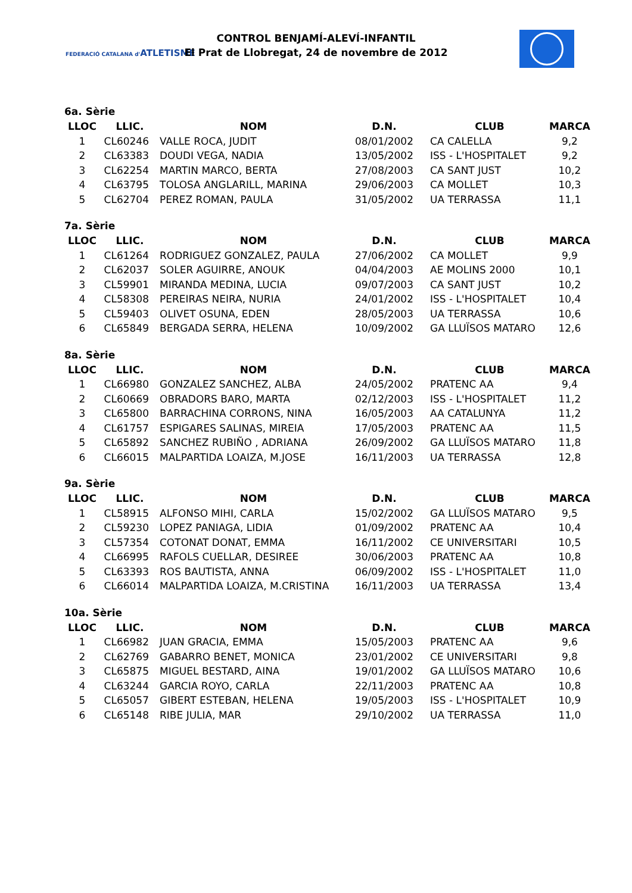FEDERACIÓ CATALANA d'ATLETISME
CONTROL BENJAMÍ-ALEVÍ-INFANTIL
El Prat de Llobregat, 24 de novembre de 2012
6a. Sèrie
| LLOC | LLIC. | NOM | D.N. | CLUB | MARCA |
| --- | --- | --- | --- | --- | --- |
| 1 | CL60246 | VALLE ROCA, JUDIT | 08/01/2002 | CA CALELLA | 9,2 |
| 2 | CL63383 | DOUDI VEGA, NADIA | 13/05/2002 | ISS - L'HOSPITALET | 9,2 |
| 3 | CL62254 | MARTIN MARCO, BERTA | 27/08/2003 | CA SANT JUST | 10,2 |
| 4 | CL63795 | TOLOSA ANGLARILL, MARINA | 29/06/2003 | CA MOLLET | 10,3 |
| 5 | CL62704 | PEREZ ROMAN, PAULA | 31/05/2002 | UA TERRASSA | 11,1 |
7a. Sèrie
| LLOC | LLIC. | NOM | D.N. | CLUB | MARCA |
| --- | --- | --- | --- | --- | --- |
| 1 | CL61264 | RODRIGUEZ GONZALEZ, PAULA | 27/06/2002 | CA MOLLET | 9,9 |
| 2 | CL62037 | SOLER AGUIRRE, ANOUK | 04/04/2003 | AE MOLINS 2000 | 10,1 |
| 3 | CL59901 | MIRANDA MEDINA, LUCIA | 09/07/2003 | CA SANT JUST | 10,2 |
| 4 | CL58308 | PEREIRAS NEIRA, NURIA | 24/01/2002 | ISS - L'HOSPITALET | 10,4 |
| 5 | CL59403 | OLIVET OSUNA, EDEN | 28/05/2003 | UA TERRASSA | 10,6 |
| 6 | CL65849 | BERGADA SERRA, HELENA | 10/09/2002 | GA LLUÏSOS MATARO | 12,6 |
8a. Sèrie
| LLOC | LLIC. | NOM | D.N. | CLUB | MARCA |
| --- | --- | --- | --- | --- | --- |
| 1 | CL66980 | GONZALEZ SANCHEZ, ALBA | 24/05/2002 | PRATENC AA | 9,4 |
| 2 | CL60669 | OBRADORS BARO, MARTA | 02/12/2003 | ISS - L'HOSPITALET | 11,2 |
| 3 | CL65800 | BARRACHINA CORRONS, NINA | 16/05/2003 | AA CATALUNYA | 11,2 |
| 4 | CL61757 | ESPIGARES SALINAS, MIREIA | 17/05/2003 | PRATENC AA | 11,5 |
| 5 | CL65892 | SANCHEZ RUBIÑO , ADRIANA | 26/09/2002 | GA LLUÏSOS MATARO | 11,8 |
| 6 | CL66015 | MALPARTIDA LOAIZA, M.JOSE | 16/11/2003 | UA TERRASSA | 12,8 |
9a. Sèrie
| LLOC | LLIC. | NOM | D.N. | CLUB | MARCA |
| --- | --- | --- | --- | --- | --- |
| 1 | CL58915 | ALFONSO MIHI, CARLA | 15/02/2002 | GA LLUÏSOS MATARO | 9,5 |
| 2 | CL59230 | LOPEZ PANIAGA, LIDIA | 01/09/2002 | PRATENC AA | 10,4 |
| 3 | CL57354 | COTONAT DONAT, EMMA | 16/11/2002 | CE UNIVERSITARI | 10,5 |
| 4 | CL66995 | RAFOLS CUELLAR, DESIREE | 30/06/2003 | PRATENC AA | 10,8 |
| 5 | CL63393 | ROS BAUTISTA, ANNA | 06/09/2002 | ISS - L'HOSPITALET | 11,0 |
| 6 | CL66014 | MALPARTIDA LOAIZA, M.CRISTINA | 16/11/2003 | UA TERRASSA | 13,4 |
10a. Sèrie
| LLOC | LLIC. | NOM | D.N. | CLUB | MARCA |
| --- | --- | --- | --- | --- | --- |
| 1 | CL66982 | JUAN GRACIA, EMMA | 15/05/2003 | PRATENC AA | 9,6 |
| 2 | CL62769 | GABARRO BENET, MONICA | 23/01/2002 | CE UNIVERSITARI | 9,8 |
| 3 | CL65875 | MIGUEL BESTARD, AINA | 19/01/2002 | GA LLUÏSOS MATARO | 10,6 |
| 4 | CL63244 | GARCIA ROYO, CARLA | 22/11/2003 | PRATENC AA | 10,8 |
| 5 | CL65057 | GIBERT ESTEBAN, HELENA | 19/05/2003 | ISS - L'HOSPITALET | 10,9 |
| 6 | CL65148 | RIBE JULIA, MAR | 29/10/2002 | UA TERRASSA | 11,0 |